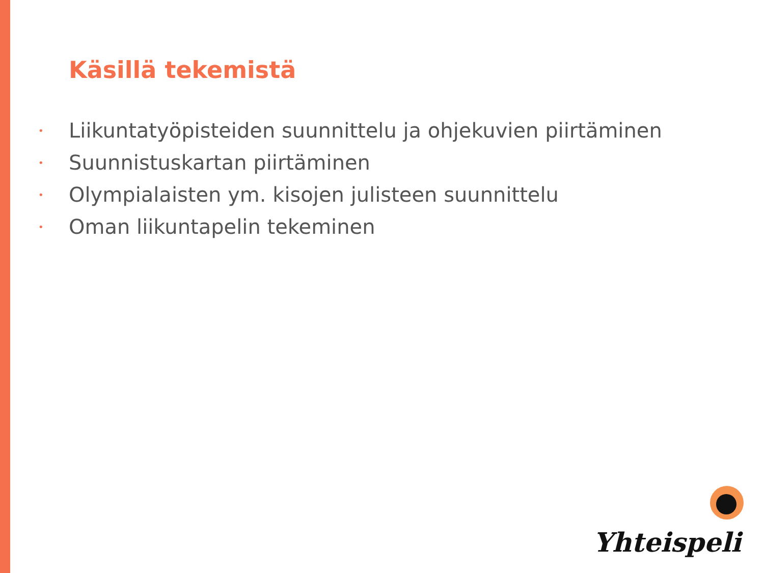Käsillä tekemistä
• Liikuntatyöpisteiden suunnittelu ja ohjekuvien piirtäminen
• Suunnistuskartan piirtäminen
• Olympialaisten ym. kisojen julisteen suunnittelu
• Oman liikuntapelin tekeminen
Yhteispeli